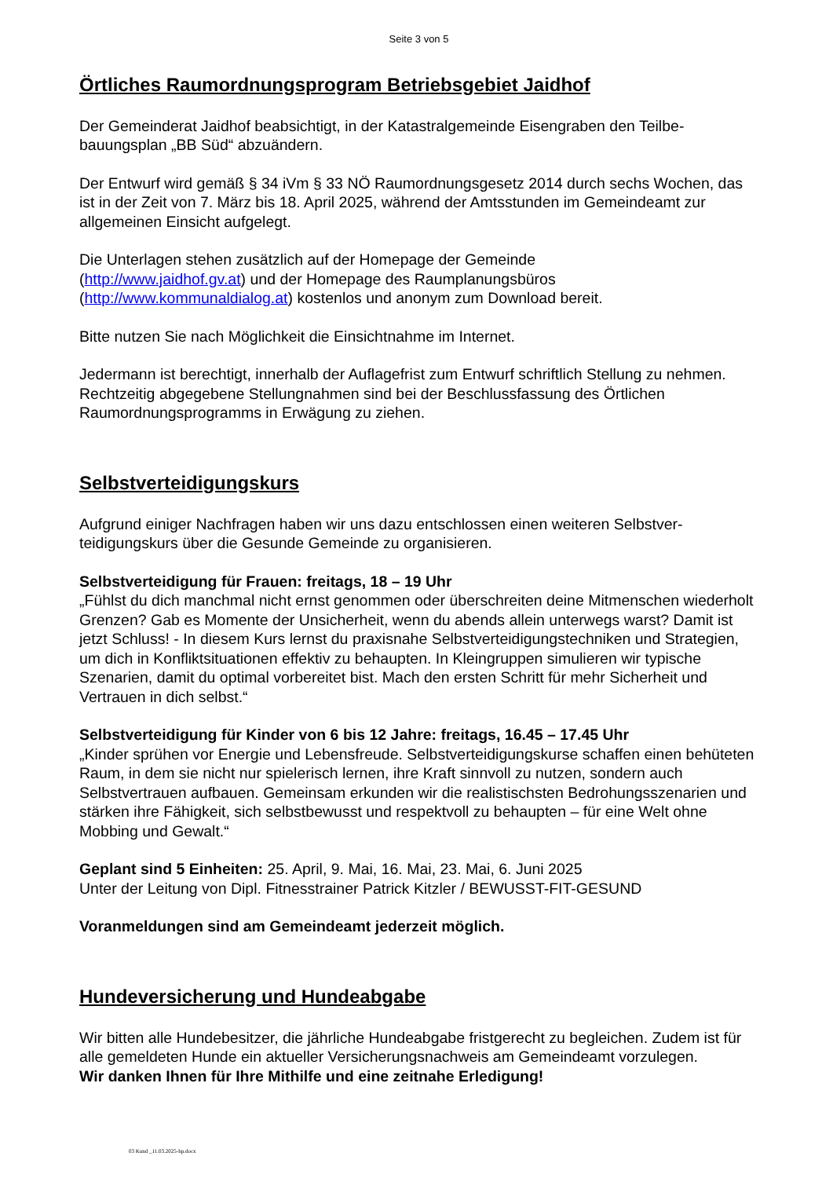Seite 3 von 5
Örtliches Raumordnungsprogram Betriebsgebiet Jaidhof
Der Gemeinderat Jaidhof beabsichtigt, in der Katastralgemeinde Eisengraben den Teilbe­bauungsplan „BB Süd“ abzuändern.
Der Entwurf wird gemäß § 34 iVm § 33 NÖ Raumordnungsgesetz 2014 durch sechs Wo­chen, das ist in der Zeit von 7. März bis 18. April 2025, während der Amtsstunden im Gemeindeamt zur allgemeinen Einsicht aufgelegt.
Die Unterlagen stehen zusätzlich auf der Homepage der Gemeinde
(http://www.jaidhof.gv.at) und der Homepage des Raumplanungsbüros
(http://www.kommunaldialog.at) kostenlos und anonym zum Download bereit.
Bitte nutzen Sie nach Möglichkeit die Einsichtnahme im Internet.
Jedermann ist berechtigt, innerhalb der Auflagefrist zum Entwurf schriftlich Stellung zu neh­men. Rechtzeitig abgegebene Stellungnahmen sind bei der Beschlussfassung des Örtlichen Raumordnungsprogramms in Erwägung zu ziehen.
Selbstverteidigungskurs
Aufgrund einiger Nachfragen haben wir uns dazu entschlossen einen weiteren Selbstver­teidigungskurs über die Gesunde Gemeinde zu organisieren.
Selbstverteidigung für Frauen: freitags, 18 – 19 Uhr
„Fühlst du dich manchmal nicht ernst genommen oder überschreiten deine Mitmenschen wiederholt Grenzen? Gab es Momente der Unsicherheit, wenn du abends allein unterwegs warst? Damit ist jetzt Schluss! - In diesem Kurs lernst du praxisnahe Selbstverteidigungs­techniken und Strategien, um dich in Konfliktsituationen effektiv zu behaupten. In Klein­gruppen simulieren wir typische Szenarien, damit du optimal vorbereitet bist. Mach den ersten Schritt für mehr Sicherheit und Vertrauen in dich selbst.“
Selbstverteidigung für Kinder von 6 bis 12 Jahre: freitags, 16.45 – 17.45 Uhr
„Kinder sprühen vor Energie und Lebensfreude. Selbstverteidigungskurse schaffen einen behüteten Raum, in dem sie nicht nur spielerisch lernen, ihre Kraft sinnvoll zu nutzen, son­dern auch Selbstvertrauen aufbauen. Gemeinsam erkunden wir die realistischsten Bedro­hungsszenarien und stärken ihre Fähigkeit, sich selbstbewusst und respektvoll zu behaup­ten – für eine Welt ohne Mobbing und Gewalt.“
Geplant sind 5 Einheiten: 25. April, 9. Mai, 16. Mai, 23. Mai, 6. Juni 2025
Unter der Leitung von Dipl. Fitnesstrainer Patrick Kitzler / BEWUSST-FIT-GESUND
Voranmeldungen sind am Gemeindeamt jederzeit möglich.
Hundeversicherung und Hundeabgabe
Wir bitten alle Hundebesitzer, die jährliche Hundeabgabe fristgerecht zu begleichen. Zu­dem ist für alle gemeldeten Hunde ein aktueller Versicherungsnachweis am Gemeindeamt vorzulegen.
Wir danken Ihnen für Ihre Mithilfe und eine zeitnahe Erledigung!
03 Kund _11.03.2025-hp.docx